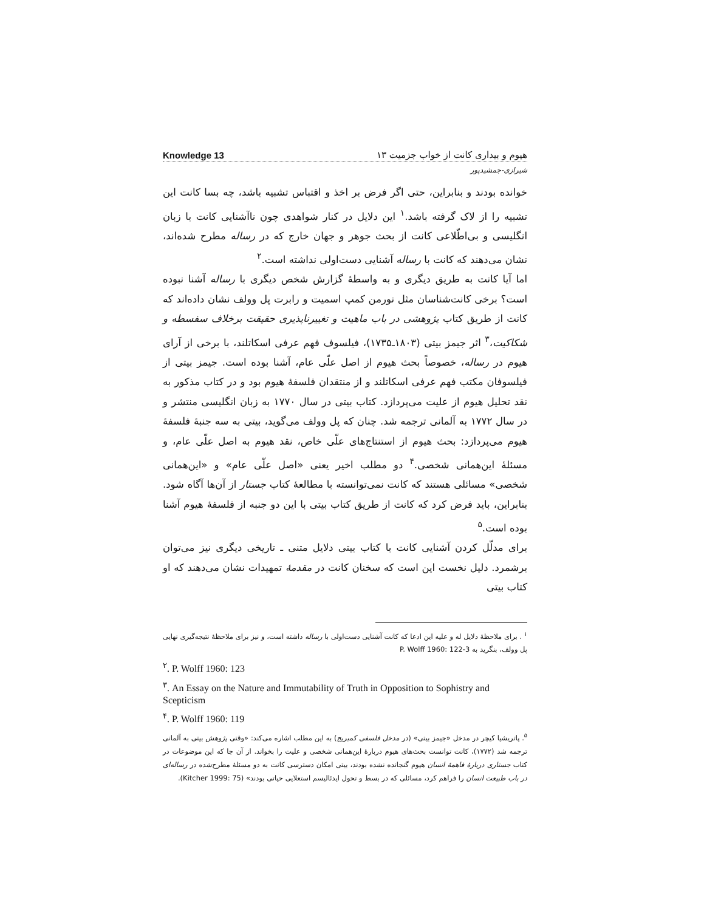Knowledge 13 هیوم و بیداری کانت از خواب جزمیت ۱۳
شیرازی-جمشیدپور
خوانده بودند و بنابراین، حتی اگر فرض بر اخذ و اقتباس تشبیه باشد، چه بسا کانت این تشبیه را از لاک گرفته باشد.<sup>۱</sup> این دلایل در کنار شواهدی چون ناآشنایی کانت با زبان انگلیسی و بی‌اطّلاعی کانت از بحث جوهر و جهان خارج که در رساله مطرح شده‌اند، نشان می‌دهند که کانت با رساله آشنایی دست‌اولی نداشته است.<sup>۲</sup>
اما آیا کانت به طریق دیگری و به واسطهٔ گزارش شخص دیگری با رساله آشنا نبوده است؟ برخی کانت‌شناسان مثل نورمن کمپ اسمیت و رابرت پل وولف نشان داده‌اند که کانت از طریق کتاب پژوهشی در باب ماهیت و تغییرناپذیری حقیقت برخلاف سفسطه و شکاکیت،<sup>۳</sup> اثر جیمز بیتی (۱۸۰۳ـ۱۷۳۵)، فیلسوف فهم عرفی اسکاتلند، با برخی از آرای هیوم در رساله، خصوصاً بحث هیوم از اصل علّی عام، آشنا بوده است. جیمز بیتی از فیلسوفان مکتب فهم عرفی اسکاتلند و از منتقدان فلسفهٔ هیوم بود و در کتاب مذکور به نقد تحلیل هیوم از علیت می‌پردازد. کتاب بیتی در سال ۱۷۷۰ به زبان انگلیسی منتشر و در سال ۱۷۷۲ به آلمانی ترجمه شد. چنان که پل وولف می‌گوید، بیتی به سه جنبهٔ فلسفهٔ هیوم می‌پردازد: بحث هیوم از استنتاج‌های علّی خاص، نقد هیوم به اصل علّی عام، و مسئلهٔ این‌همانی شخصی.<sup>۴</sup> دو مطلب اخیر یعنی «اصل علّی عام» و «این‌همانی شخصی» مسائلی هستند که کانت نمی‌توانسته با مطالعهٔ کتاب جستار از آن‌ها آگاه شود. بنابراین، باید فرض کرد که کانت از طریق کتاب بیتی با این دو جنبه از فلسفهٔ هیوم آشنا بوده است.<sup>۵</sup>
برای مدلّل کردن آشنایی کانت با کتاب بیتی دلایل متنی ـ تاریخی دیگری نیز می‌توان برشمرد. دلیل نخست این است که سخنان کانت در مقدمهٔ تمهیدات نشان می‌دهند که او کتاب بیتی
<sup>۱</sup> . برای ملاحظهٔ دلایل له و علیه این ادعا که کانت آشنایی دست‌اولی با رساله داشته است، و نیز برای ملاحظهٔ نتیجه‌گیری نهایی پل وولف، بنگرید به P. Wolff 1960: 122-3
<sup>۲</sup>. P. Wolff 1960: 123
<sup>۳</sup>. An Essay on the Nature and Immutability of Truth in Opposition to Sophistry and Scepticism
<sup>۴</sup>. P. Wolff 1960: 119
<sup>۵</sup>. پاتریشیا کیچر در مدخل «جیمز بیتی» (در مدخل فلسفی کمبریج) به این مطلب اشاره می‌کند: «وقتی پژوهش بیتی به آلمانی ترجمه شد (۱۷۷۲)، کانت توانست بحث‌های هیوم دربارهٔ این‌همانی شخصی و علیت را بخواند. از آن جا که این موضوعات در کتاب جستاری دربارهٔ فاهمهٔ انسان هیوم گنجانده نشده بودند، بیتی امکان دسترسی کانت به دو مسئلهٔ مطرح‌شده در رساله‌ای در باب طبیعت انسان را فراهم کرد، مسائلی که در بسط و تحول ایدئالیسم استعلایی حیاتی بودند» (Kitcher 1999: 75).